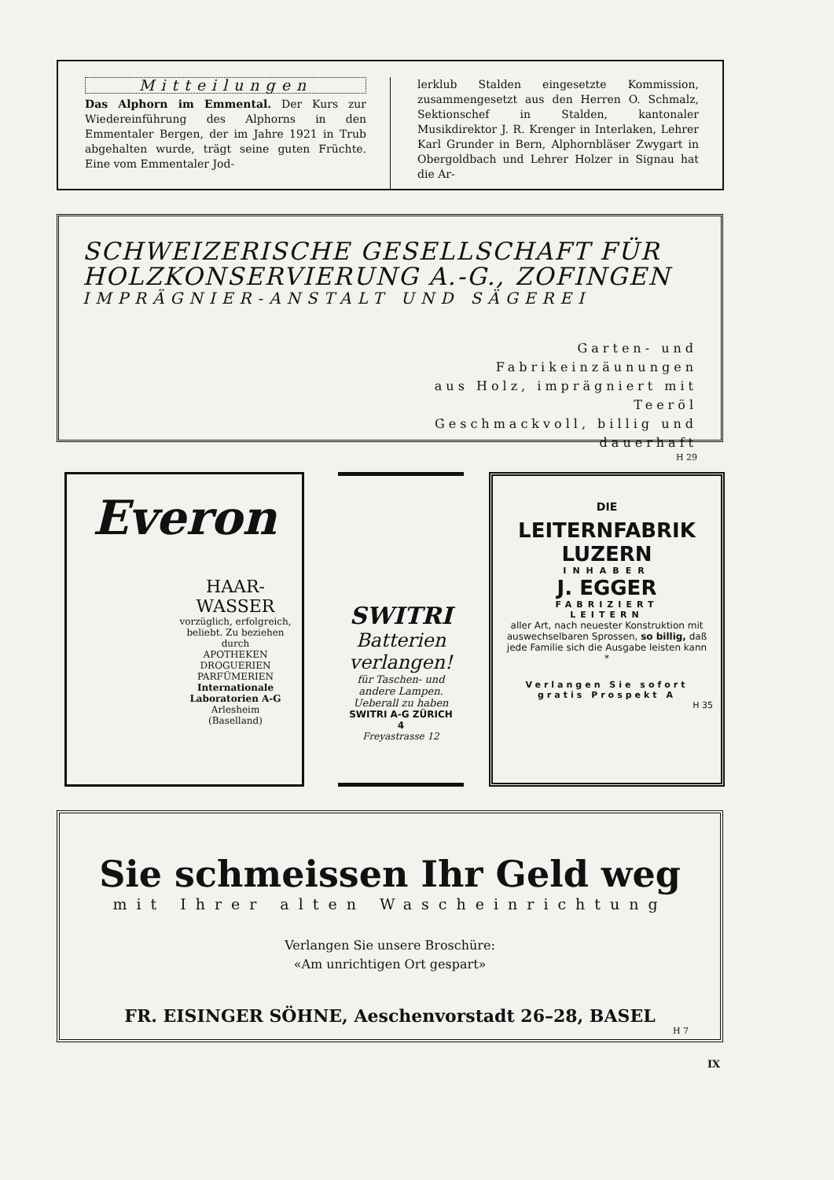Mitteilungen
Das Alphorn im Emmental. Der Kurs zur Wiedereinführung des Alphorns in den Emmentaler Bergen, der im Jahre 1921 in Trub abgehalten wurde, trägt seine guten Früchte. Eine vom Emmentaler Jod-
lerklub Stalden eingesetzte Kommission, zusammengesetzt aus den Herren O. Schmalz, Sektionschef in Stalden, kantonaler Musikdirektor J. R. Krenger in Interlaken, Lehrer Karl Grunder in Bern, Alphornbläser Zwygart in Obergoldbach und Lehrer Holzer in Signau hat die Ar-
SCHWEIZERISCHE GESELLSCHAFT FÜR
HOLZKONSERVIERUNG A.-G., ZOFINGEN
IMPRÄGNIER-ANSTALT UND SÄGEREI
Garten- und Fabrikeinzäunungen
aus Holz, imprägniert mit Teeröl
Geschmackvoll, billig und dauerhaft
H 29
Everon
HAAR-
WASSER
vorzüglich, erfolgreich, beliebt. Zu beziehen durch
APOTHEKEN
DROGUERIEN
PARFÜMERIEN
Internationale Laboratorien A-G
Arlesheim
(Baselland)
SWITRI
Batterien
verlangen!
für Taschen- und andere Lampen. Ueberall zu haben
SWITRI A-G ZÜRICH 4
Freyastrasse 12
DIE
LEITERNFABRIK
LUZERN
INHABER
J. EGGER
FABRIZIERT
LEITERN
aller Art, nach neuester Konstruktion mit auswechselbaren Sprossen, so billig, daß jede Familie sich die Ausgabe leisten kann
*
Verlangen Sie sofort gratis Prospekt A
H 35
Sie schmeissen Ihr Geld weg
mit Ihrer alten Wascheinrichtung
Verlangen Sie unsere Broschüre:
«Am unrichtigen Ort gespart»
FR. EISINGER SÖHNE, Aeschenvorstadt 26–28, BASEL
H 7
IX